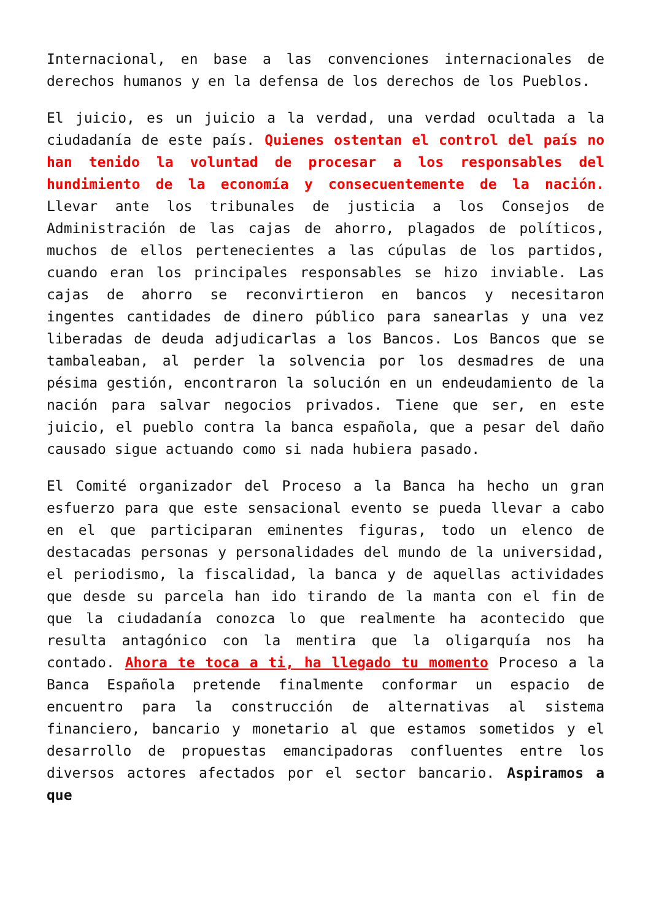Internacional, en base a las convenciones internacionales de derechos humanos y en la defensa de los derechos de los Pueblos.
El juicio, es un juicio a la verdad, una verdad ocultada a la ciudadanía de este país. Quienes ostentan el control del país no han tenido la voluntad de procesar a los responsables del hundimiento de la economía y consecuentemente de la nación. Llevar ante los tribunales de justicia a los Consejos de Administración de las cajas de ahorro, plagados de políticos, muchos de ellos pertenecientes a las cúpulas de los partidos, cuando eran los principales responsables se hizo inviable. Las cajas de ahorro se reconvirtieron en bancos y necesitaron ingentes cantidades de dinero público para sanearlas y una vez liberadas de deuda adjudicarlas a los Bancos. Los Bancos que se tambaleaban, al perder la solvencia por los desmadres de una pésima gestión, encontraron la solución en un endeudamiento de la nación para salvar negocios privados. Tiene que ser, en este juicio, el pueblo contra la banca española, que a pesar del daño causado sigue actuando como si nada hubiera pasado.
El Comité organizador del Proceso a la Banca ha hecho un gran esfuerzo para que este sensacional evento se pueda llevar a cabo en el que participaran eminentes figuras, todo un elenco de destacadas personas y personalidades del mundo de la universidad, el periodismo, la fiscalidad, la banca y de aquellas actividades que desde su parcela han ido tirando de la manta con el fin de que la ciudadanía conozca lo que realmente ha acontecido que resulta antagónico con la mentira que la oligarquía nos ha contado. Ahora te toca a ti, ha llegado tu momento Proceso a la Banca Española pretende finalmente conformar un espacio de encuentro para la construcción de alternativas al sistema financiero, bancario y monetario al que estamos sometidos y el desarrollo de propuestas emancipadoras confluentes entre los diversos actores afectados por el sector bancario. Aspiramos a que